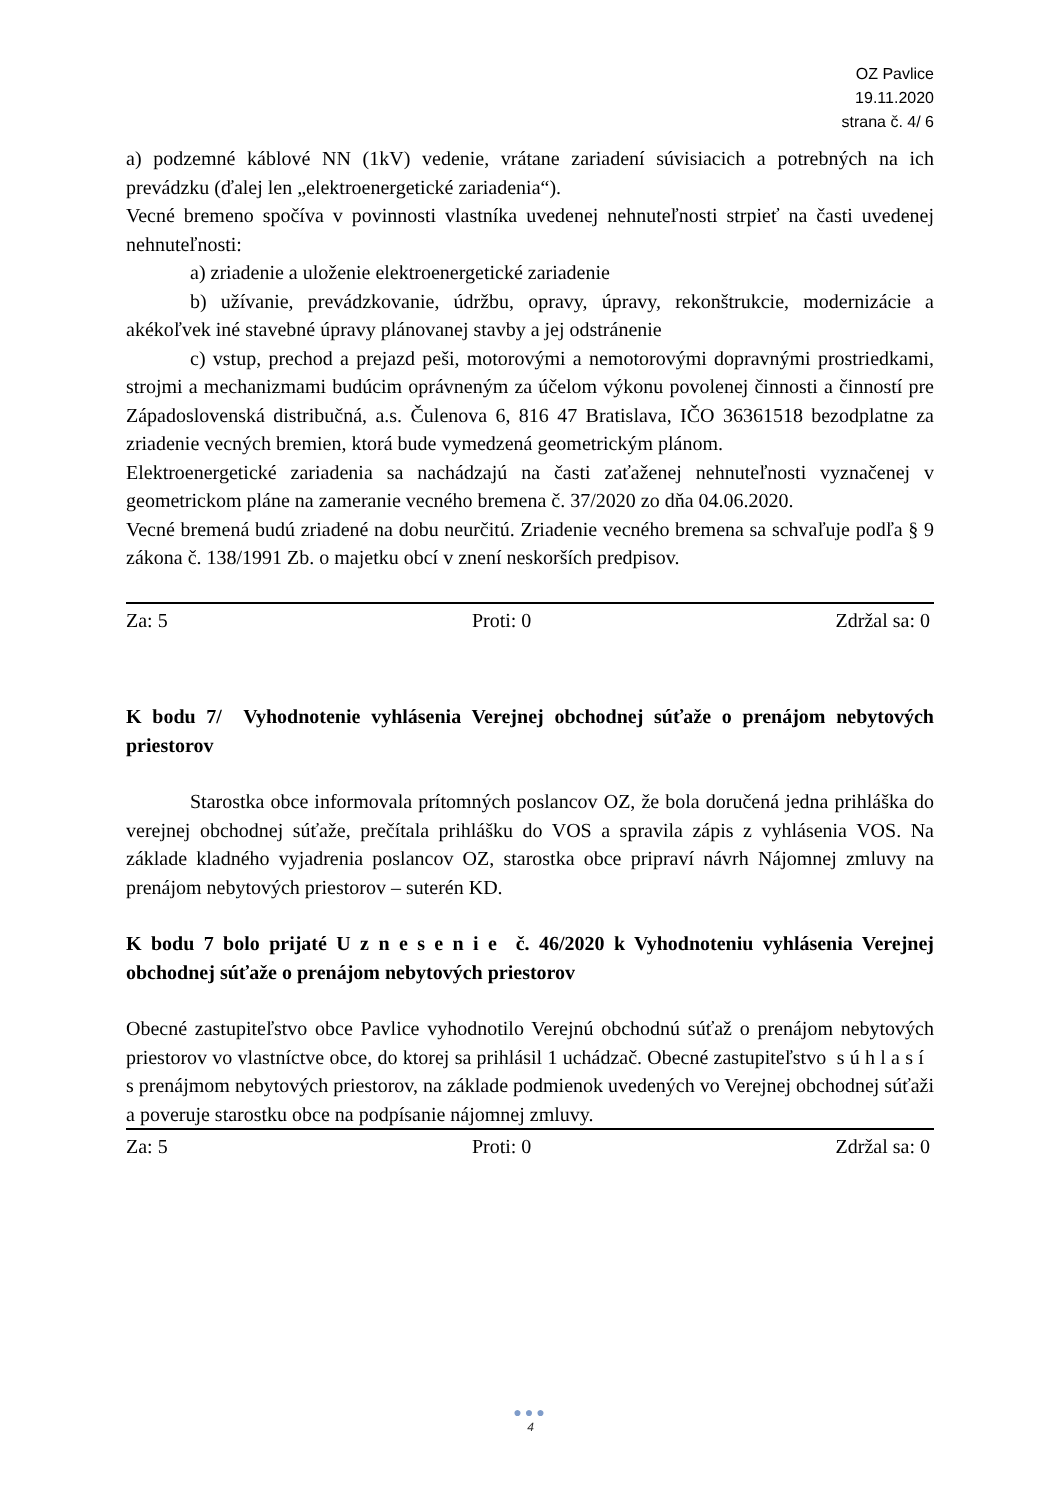OZ Pavlice
19.11.2020
strana č. 4/ 6
a) podzemné káblové NN (1kV) vedenie, vrátane zariadení súvisiacich a potrebných na ich prevádzku (ďalej len „elektroenergetické zariadenia“).
Vecné bremeno spočíva v povinnosti vlastníka uvedenej nehnuteľnosti strpieť na časti uvedenej nehnuteľnosti:
a) zriadenie a uloženie elektroenergetické zariadenie
b) užívanie, prevádzkovanie, údržbu, opravy, úpravy, rekonštrukcie, modernizácie a akékoľvek iné stavebné úpravy plánovanej stavby a jej odstránenie
c) vstup, prechod a prejazd peši, motorovými a nemotorovými dopravnými prostriedkami, strojmi a mechanizmami budúcim oprávneným za účelom výkonu povolenej činnosti a činností pre Západoslovenská distribučná, a.s. Čulenova 6, 816 47 Bratislava, IČO 36361518 bezodplatne za zriadenie vecných bremien, ktorá bude vymedzená geometrickým plánom.
Elektroenergetické zariadenia sa nachádzajú na časti zaťaženej nehnuteľnosti vyznačenej v geometrickom pláne na zameranie vecného bremena č. 37/2020 zo dňa 04.06.2020.
Vecné bremená budú zriadené na dobu neurčitú. Zriadenie vecného bremena sa schvaľuje podľa § 9 zákona č. 138/1991 Zb. o majetku obcí v znení neskorších predpisov.
Za: 5 Proti: 0 Zdržal sa: 0
K bodu 7/ Vyhodnotenie vyhlásenia Verejnej obchodnej súťaže o prenájom nebytových priestorov
Starostka obce informovala prítomných poslancov OZ, že bola doručená jedna prihláška do verejnej obchodnej súťaže, prečítala prihlášku do VOS a spravila zápis z vyhlásenia VOS. Na základe kladného vyjadrenia poslancov OZ, starostka obce pripraví návrh Nájomnej zmluvy na prenájom nebytových priestorov – suterén KD.
K bodu 7 bolo prijaté U z n e s e n i e č. 46/2020 k Vyhodnoteniu vyhlásenia Verejnej obchodnej súťaže o prenájom nebytových priestorov
Obecné zastupiteľstvo obce Pavlice vyhodnotilo Verejnú obchodnú súťaž o prenájom nebytových priestorov vo vlastníctve obce, do ktorej sa prihlásil 1 uchádzač. Obecné zastupiteľstvo s ú h l a s í s prenájmom nebytových priestorov, na základe podmienok uvedených vo Verejnej obchodnej súťaži a poveruje starostku obce na podpísanie nájomnej zmluvy.
Za: 5 Proti: 0 Zdržal sa: 0
●●●
4